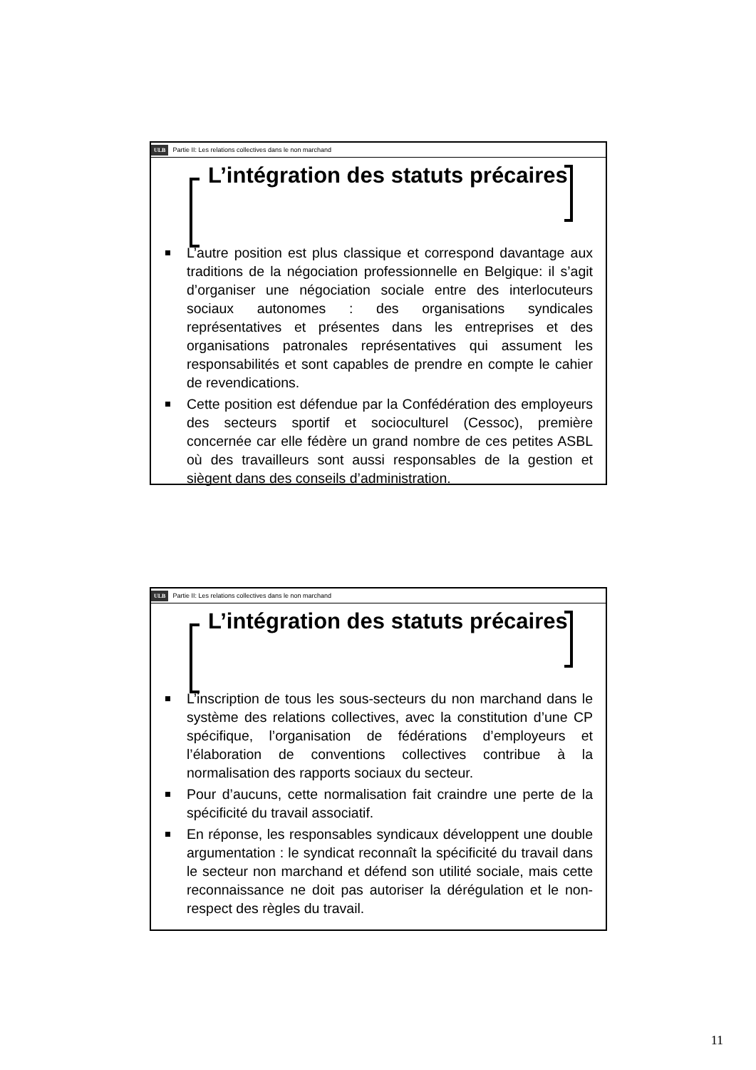ULB Partie II: Les relations collectives dans le non marchand
L’intégration des statuts précaires
L’autre position est plus classique et correspond davantage aux traditions de la négociation professionnelle en Belgique: il s’agit d’organiser une négociation sociale entre des interlocuteurs sociaux autonomes : des organisations syndicales représentatives et présentes dans les entreprises et des organisations patronales représentatives qui assument les responsabilités et sont capables de prendre en compte le cahier de revendications.
Cette position est défendue par la Confédération des employeurs des secteurs sportif et socioculturel (Cessoc), première concernée car elle fédère un grand nombre de ces petites ASBL où des travailleurs sont aussi responsables de la gestion et siègent dans des conseils d’administration.
ULB Partie II: Les relations collectives dans le non marchand
L’intégration des statuts précaires
L’inscription de tous les sous-secteurs du non marchand dans le système des relations collectives, avec la constitution d’une CP spécifique, l’organisation de fédérations d’employeurs et l’élaboration de conventions collectives contribue à la normalisation des rapports sociaux du secteur.
Pour d’aucuns, cette normalisation fait craindre une perte de la spécificité du travail associatif.
En réponse, les responsables syndicaux développent une double argumentation : le syndicat reconnaît la spécificité du travail dans le secteur non marchand et défend son utilité sociale, mais cette reconnaissance ne doit pas autoriser la dérégulation et le non-respect des règles du travail.
11